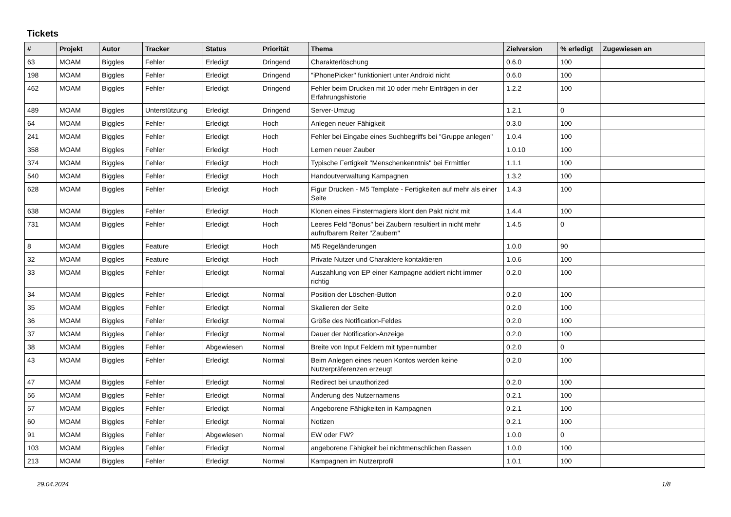Tickets
| # | Projekt | Autor | Tracker | Status | Priorität | Thema | Zielversion | % erledigt | Zugewiesen an |
| --- | --- | --- | --- | --- | --- | --- | --- | --- | --- |
| 63 | MOAM | Biggles | Fehler | Erledigt | Dringend | Charakterlöschung | 0.6.0 | 100 | |
| 198 | MOAM | Biggles | Fehler | Erledigt | Dringend | "iPhonePicker" funktioniert unter Android nicht | 0.6.0 | 100 | |
| 462 | MOAM | Biggles | Fehler | Erledigt | Dringend | Fehler beim Drucken mit 10 oder mehr Einträgen in der Erfahrungshistorie | 1.2.2 | 100 | |
| 489 | MOAM | Biggles | Unterstützung | Erledigt | Dringend | Server-Umzug | 1.2.1 | 0 | |
| 64 | MOAM | Biggles | Fehler | Erledigt | Hoch | Anlegen neuer Fähigkeit | 0.3.0 | 100 | |
| 241 | MOAM | Biggles | Fehler | Erledigt | Hoch | Fehler bei Eingabe eines Suchbegriffs bei "Gruppe anlegen" | 1.0.4 | 100 | |
| 358 | MOAM | Biggles | Fehler | Erledigt | Hoch | Lernen neuer Zauber | 1.0.10 | 100 | |
| 374 | MOAM | Biggles | Fehler | Erledigt | Hoch | Typische Fertigkeit "Menschenkenntnis" bei Ermittler | 1.1.1 | 100 | |
| 540 | MOAM | Biggles | Fehler | Erledigt | Hoch | Handoutverwaltung Kampagnen | 1.3.2 | 100 | |
| 628 | MOAM | Biggles | Fehler | Erledigt | Hoch | Figur Drucken - M5 Template - Fertigkeiten auf mehr als einer Seite | 1.4.3 | 100 | |
| 638 | MOAM | Biggles | Fehler | Erledigt | Hoch | Klonen eines Finstermagiers klont den Pakt nicht mit | 1.4.4 | 100 | |
| 731 | MOAM | Biggles | Fehler | Erledigt | Hoch | Leeres Feld "Bonus" bei Zaubern resultiert in nicht mehr aufrufbarem Reiter "Zaubern" | 1.4.5 | 0 | |
| 8 | MOAM | Biggles | Feature | Erledigt | Hoch | M5 Regeländerungen | 1.0.0 | 90 | |
| 32 | MOAM | Biggles | Feature | Erledigt | Hoch | Private Nutzer und Charaktere kontaktieren | 1.0.6 | 100 | |
| 33 | MOAM | Biggles | Fehler | Erledigt | Normal | Auszahlung von EP einer Kampagne addiert nicht immer richtig | 0.2.0 | 100 | |
| 34 | MOAM | Biggles | Fehler | Erledigt | Normal | Position der Löschen-Button | 0.2.0 | 100 | |
| 35 | MOAM | Biggles | Fehler | Erledigt | Normal | Skalieren der Seite | 0.2.0 | 100 | |
| 36 | MOAM | Biggles | Fehler | Erledigt | Normal | Größe des Notification-Feldes | 0.2.0 | 100 | |
| 37 | MOAM | Biggles | Fehler | Erledigt | Normal | Dauer der Notification-Anzeige | 0.2.0 | 100 | |
| 38 | MOAM | Biggles | Fehler | Abgewiesen | Normal | Breite von Input Feldern mit type=number | 0.2.0 | 0 | |
| 43 | MOAM | Biggles | Fehler | Erledigt | Normal | Beim Anlegen eines neuen Kontos werden keine Nutzerpräferenzen erzeugt | 0.2.0 | 100 | |
| 47 | MOAM | Biggles | Fehler | Erledigt | Normal | Redirect bei unauthorized | 0.2.0 | 100 | |
| 56 | MOAM | Biggles | Fehler | Erledigt | Normal | Änderung des Nutzernamens | 0.2.1 | 100 | |
| 57 | MOAM | Biggles | Fehler | Erledigt | Normal | Angeborene Fähigkeiten in Kampagnen | 0.2.1 | 100 | |
| 60 | MOAM | Biggles | Fehler | Erledigt | Normal | Notizen | 0.2.1 | 100 | |
| 91 | MOAM | Biggles | Fehler | Abgewiesen | Normal | EW oder FW? | 1.0.0 | 0 | |
| 103 | MOAM | Biggles | Fehler | Erledigt | Normal | angeborene Fähigkeit bei nichtmenschlichen Rassen | 1.0.0 | 100 | |
| 213 | MOAM | Biggles | Fehler | Erledigt | Normal | Kampagnen im Nutzerprofil | 1.0.1 | 100 | |
29.04.2024 1/8